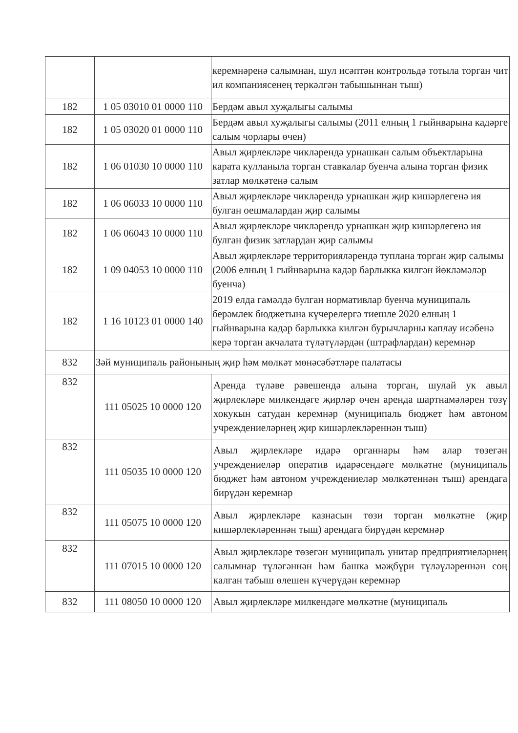| | | керемнәренә салымнан, шул исәптән контрольдә тотыла торган чит ил компаниясенең теркәлгән табышыннан тыш) |
| 182 | 1 05 03010 01 0000 110 | Бердәм авыл хуҗалыгы салымы |
| 182 | 1 05 03020 01 0000 110 | Бердәм авыл хуҗалыгы салымы (2011 елның 1 гыйнварына кадәрге салым чорлары өчен) |
| 182 | 1 06 01030 10 0000 110 | Авыл җирлекләре чикләрендә урнашкан салым объектларына карата кулланыла торган ставкалар буенча алына торган физик затлар мөлкәтенә салым |
| 182 | 1 06 06033 10 0000 110 | Авыл җирлекләре чикләрендә урнашкан җир кишәрлегенә ия булган оешмалардан җир салымы |
| 182 | 1 06 06043 10 0000 110 | Авыл җирлекләре чикләрендә урнашкан җир кишәрлегенә ия булган физик затлардан җир салымы |
| 182 | 1 09 04053 10 0000 110 | Авыл җирлекләре территорияләрендә туплана торган җир салымы (2006 елның 1 гыйнварына кадәр барлыкка килгән йөкләмәләр буенча) |
| 182 | 1 16 10123 01 0000 140 | 2019 елда гамәлдә булган нормативлар буенча муниципаль берәмлек бюджетына күчерелергә тиешле 2020 елның 1 гыйнварына кадәр барлыкка килгән бурычларны каплау исәбенә керә торган акчалата түләтүләрдән (штрафлардан) керемнәр |
| 832 | Зәй муниципаль районының җир һәм мөлкәт мөнәсәбәтләре палатасы | |
| 832 | 111 05025 10 0000 120 | Аренда түләве рәвешендә алына торган, шулай ук авыл җирлекләре милкендәге җирләр өчен аренда шартнамәләрен төзү хокукын сатудан керемнәр (муниципаль бюджет һәм автоном учреждениеләрнең җир кишәрлекләреннән тыш) |
| 832 | 111 05035 10 0000 120 | Авыл җирлекләре идарә органнары һәм алар төзегән учреждениеләр оператив идарәсендәге мөлкәтне (муниципаль бюджет һәм автоном учреждениеләр мөлкәтеннән тыш) арендага бирүдән керемнәр |
| 832 | 111 05075 10 0000 120 | Авыл җирлекләре казнасын төзи торган мөлкәтне (җир кишәрлекләреннән тыш) арендага бирүдән керемнәр |
| 832 | 111 07015 10 0000 120 | Авыл җирлекләре төзегән муниципаль унитар предприятиеләрнең салымнар түләгәннән һәм башка мәҗбүри түләүләреннән соң калган табыш өлешен күчерүдән керемнәр |
| 832 | 111 08050 10 0000 120 | Авыл җирлекләре милкендәге мөлкәтне (муниципаль |